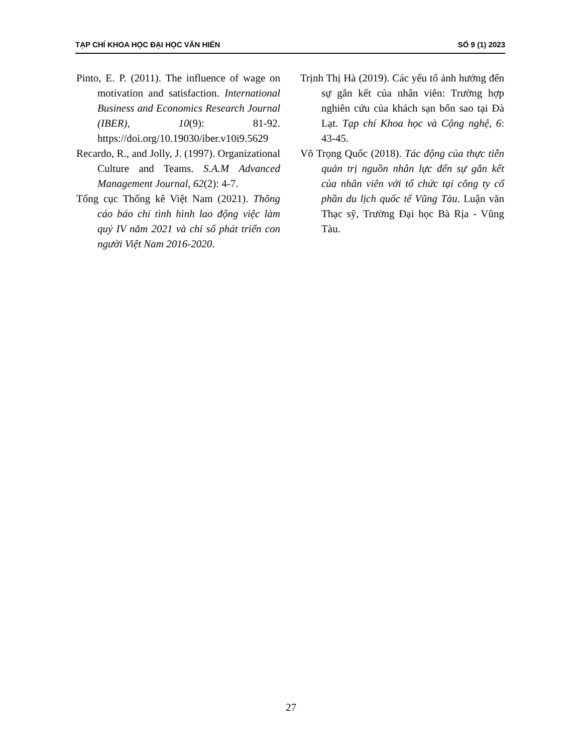TẠP CHÍ KHOA HỌC ĐẠI HỌC VĂN HIẾN SỐ 9 (1) 2023
Pinto, E. P. (2011). The influence of wage on motivation and satisfaction. International Business and Economics Research Journal (IBER), 10(9): 81-92. https://doi.org/10.19030/iber.v10i9.5629
Recardo, R., and Jolly, J. (1997). Organizational Culture and Teams. S.A.M Advanced Management Journal, 62(2): 4-7.
Tổng cục Thống kê Việt Nam (2021). Thông cáo báo chí tình hình lao động việc làm quý IV năm 2021 và chỉ số phát triển con người Việt Nam 2016-2020.
Trịnh Thị Hà (2019). Các yếu tố ảnh hưởng đến sự gắn kết của nhân viên: Trường hợp nghiên cứu của khách sạn bốn sao tại Đà Lạt. Tạp chí Khoa học và Cộng nghệ, 6: 43-45.
Võ Trọng Quốc (2018). Tác động của thực tiễn quản trị nguồn nhân lực đến sự gắn kết của nhân viên với tổ chức tại công ty cổ phần du lịch quốc tế Vũng Tàu. Luận văn Thạc sỹ, Trường Đại học Bà Rịa - Vũng Tàu.
27